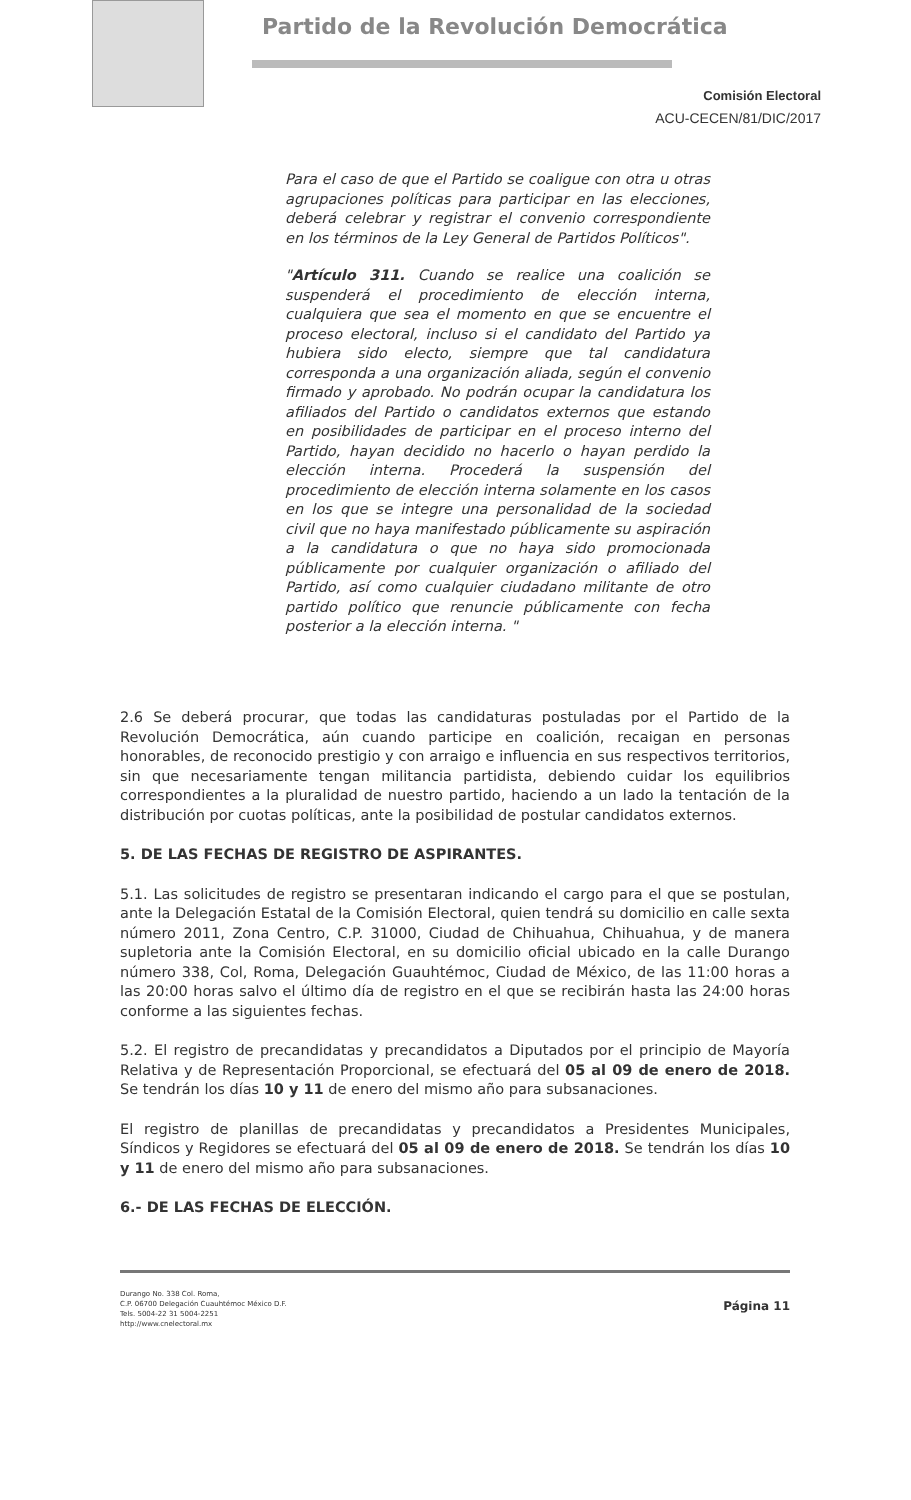Partido de la Revolución Democrática
Comisión Electoral
ACU-CECEN/81/DIC/2017
Para el caso de que el Partido se coaligue con otra u otras agrupaciones políticas para participar en las elecciones, deberá celebrar y registrar el convenio correspondiente en los términos de la Ley General de Partidos Políticos".
"Artículo 311. Cuando se realice una coalición se suspenderá el procedimiento de elección interna, cualquiera que sea el momento en que se encuentre el proceso electoral, incluso si el candidato del Partido ya hubiera sido electo, siempre que tal candidatura corresponda a una organización aliada, según el convenio firmado y aprobado. No podrán ocupar la candidatura los afiliados del Partido o candidatos externos que estando en posibilidades de participar en el proceso interno del Partido, hayan decidido no hacerlo o hayan perdido la elección interna. Procederá la suspensión del procedimiento de elección interna solamente en los casos en los que se integre una personalidad de la sociedad civil que no haya manifestado públicamente su aspiración a la candidatura o que no haya sido promocionada públicamente por cualquier organización o afiliado del Partido, así como cualquier ciudadano militante de otro partido político que renuncie públicamente con fecha posterior a la elección interna. "
2.6 Se deberá procurar, que todas las candidaturas postuladas por el Partido de la Revolución Democrática, aún cuando participe en coalición, recaigan en personas honorables, de reconocido prestigio y con arraigo e influencia en sus respectivos territorios, sin que necesariamente tengan militancia partidista, debiendo cuidar los equilibrios correspondientes a la pluralidad de nuestro partido, haciendo a un lado la tentación de la distribución por cuotas políticas, ante la posibilidad de postular candidatos externos.
5. DE LAS FECHAS DE REGISTRO DE ASPIRANTES.
5.1. Las solicitudes de registro se presentaran indicando el cargo para el que se postulan, ante la Delegación Estatal de la Comisión Electoral, quien tendrá su domicilio en calle sexta número 2011, Zona Centro, C.P. 31000, Ciudad de Chihuahua, Chihuahua, y de manera supletoria ante la Comisión Electoral, en su domicilio oficial ubicado en la calle Durango número 338, Col, Roma, Delegación Guauhtémoc, Ciudad de México, de las 11:00 horas a las 20:00 horas salvo el último día de registro en el que se recibirán hasta las 24:00 horas conforme a las siguientes fechas.
5.2. El registro de precandidatas y precandidatos a Diputados por el principio de Mayoría Relativa y de Representación Proporcional, se efectuará del 05 al 09 de enero de 2018. Se tendrán los días 10 y 11 de enero del mismo año para subsanaciones.
El registro de planillas de precandidatas y precandidatos a Presidentes Municipales, Síndicos y Regidores se efectuará del 05 al 09 de enero de 2018. Se tendrán los días 10 y 11 de enero del mismo año para subsanaciones.
6.- DE LAS FECHAS DE ELECCIÓN.
Durango No. 338 Col. Roma,
C.P. 06700 Delegación Cuauhtémoc México D.F.
Tels. 5004-22 31 5004-2251
http://www.cnelectoral.mx
Página 11